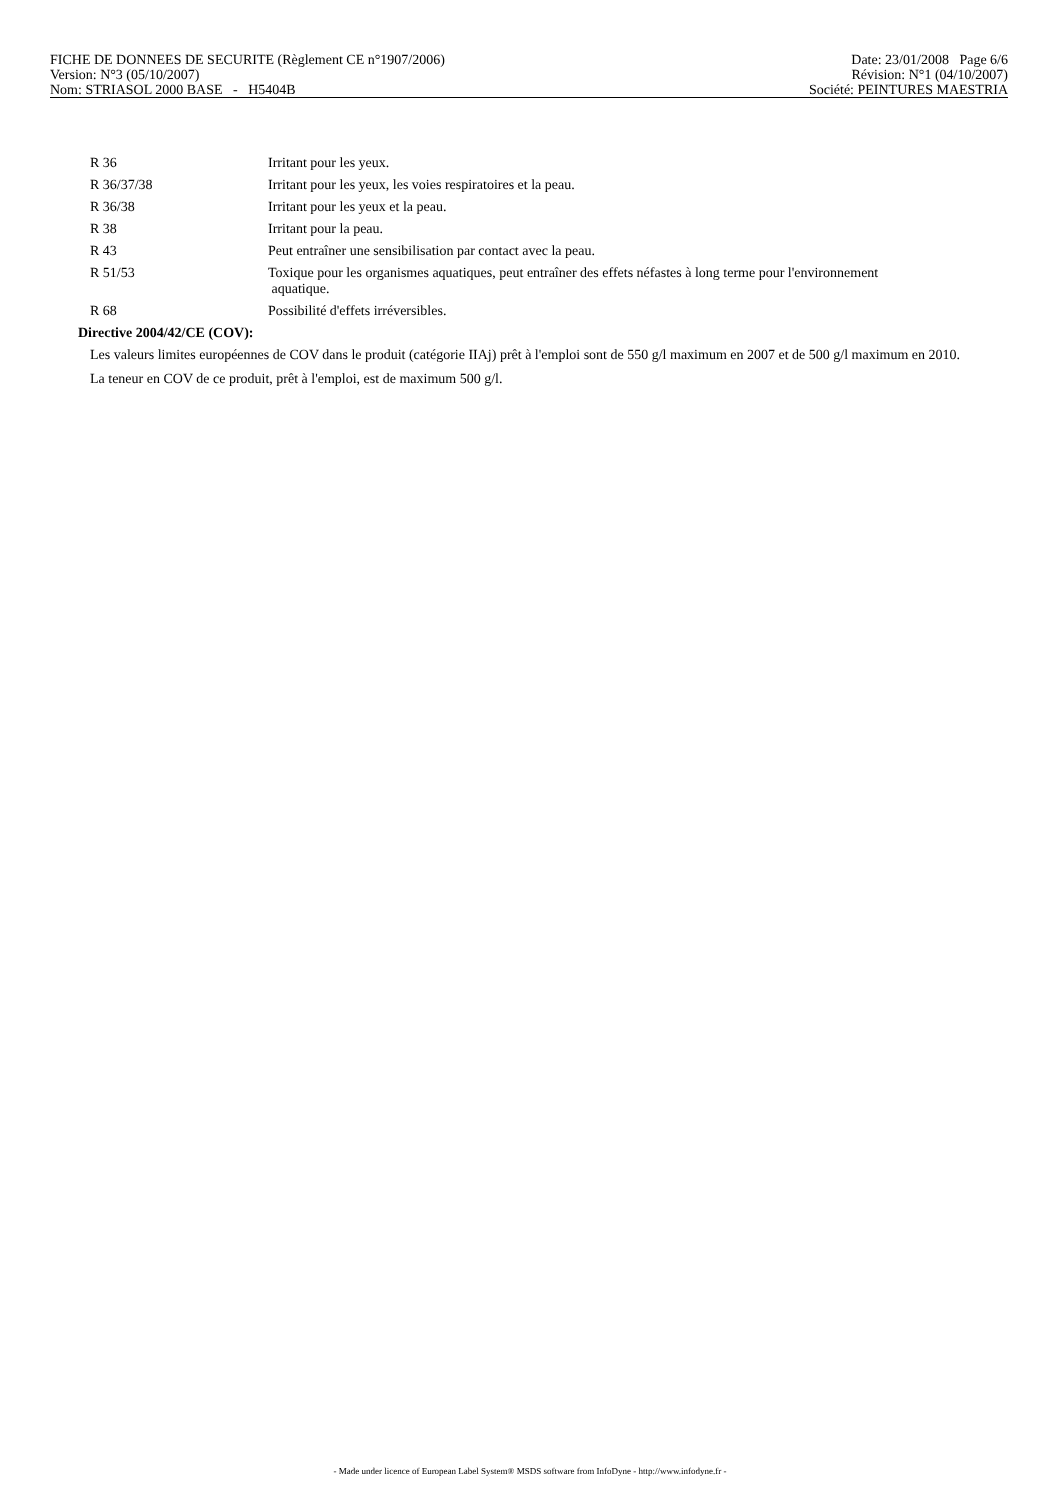FICHE DE DONNEES DE SECURITE (Règlement CE n°1907/2006) Date: 23/01/2008 Page 6/6
Version: N°3 (05/10/2007) Révision: N°1 (04/10/2007)
Nom: STRIASOL 2000 BASE - H5404B Société: PEINTURES MAESTRIA
| R 36 | Irritant pour les yeux. |
| R 36/37/38 | Irritant pour les yeux, les voies respiratoires et la peau. |
| R 36/38 | Irritant pour les yeux et la peau. |
| R 38 | Irritant pour la peau. |
| R 43 | Peut entraîner une sensibilisation par contact avec la peau. |
| R 51/53 | Toxique pour les organismes aquatiques, peut entraîner des effets néfastes à long terme pour l'environnement aquatique. |
| R 68 | Possibilité d'effets irréversibles. |
Directive 2004/42/CE (COV):
Les valeurs limites européennes de COV dans le produit (catégorie IIAj) prêt à l'emploi sont de 550 g/l maximum en 2007 et de 500 g/l maximum en 2010.
La teneur en COV de ce produit, prêt à l'emploi, est de maximum 500 g/l.
- Made under licence of European Label System® MSDS software from InfoDyne - http://www.infodyne.fr -